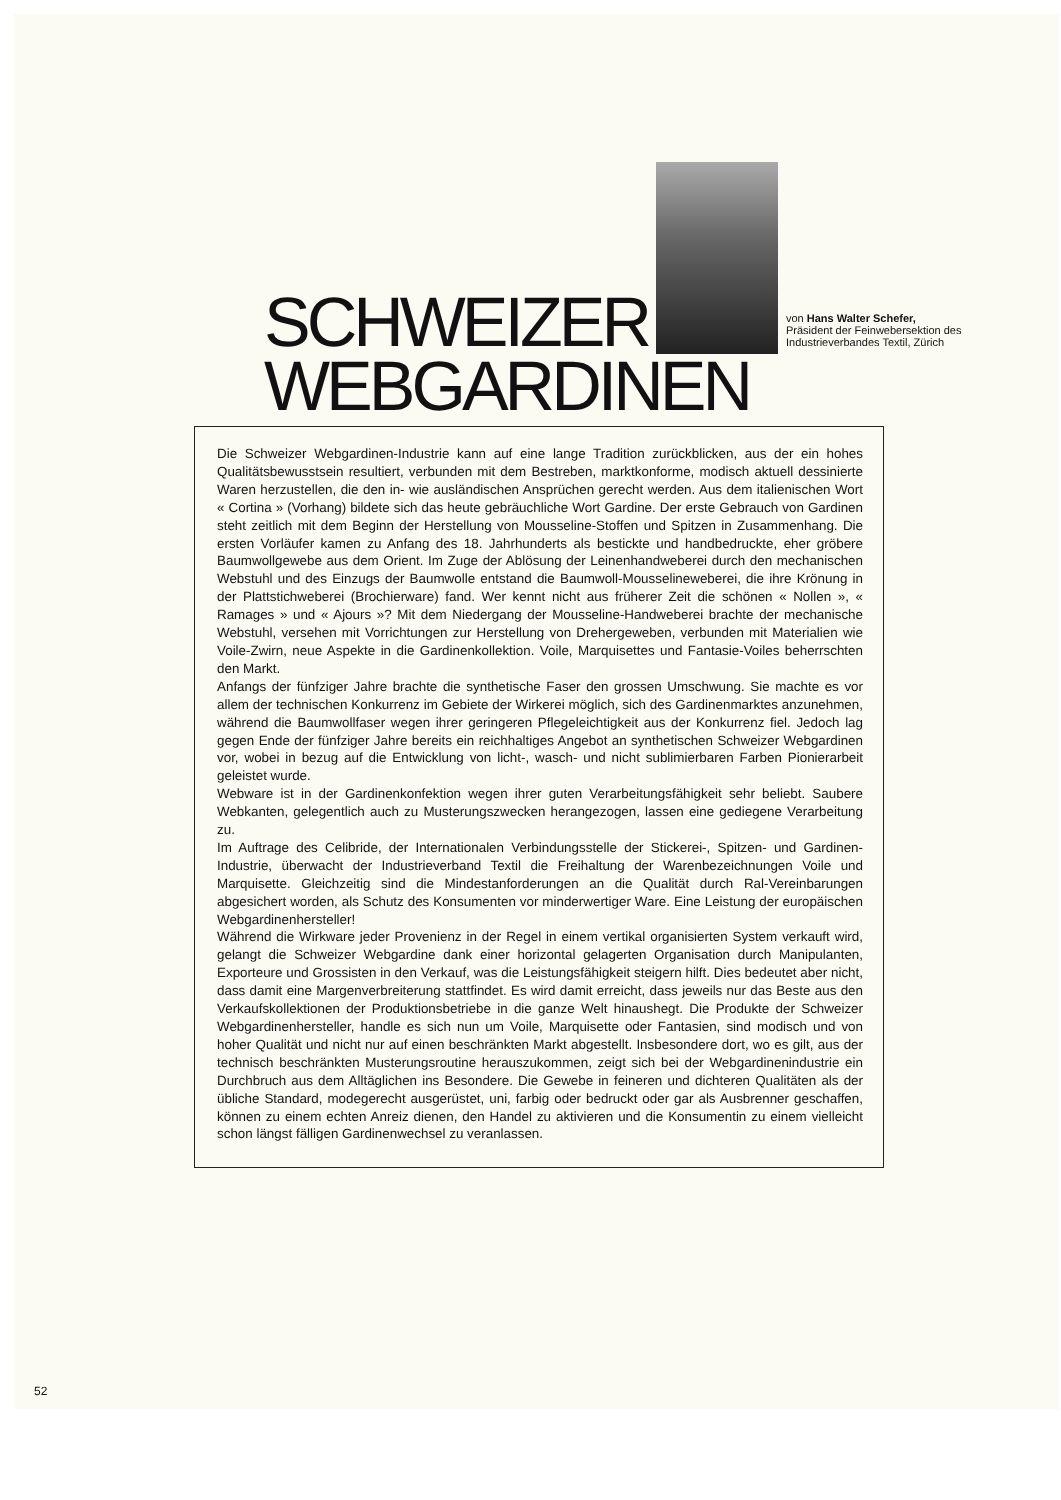SCHWEIZER
von Hans Walter Schefer,
Präsident der Feinwebersektion des
Industrieverbandes Textil, Zürich
WEBGARDINEN
Die Schweizer Webgardinen-Industrie kann auf eine lange Tradition zurückblicken, aus der ein hohes Qualitätsbewusstsein resultiert, verbunden mit dem Bestreben, marktkonforme, modisch aktuell dessinierte Waren herzustellen, die den in- wie ausländischen Ansprüchen gerecht werden. Aus dem italienischen Wort « Cortina » (Vorhang) bildete sich das heute gebräuchliche Wort Gardine. Der erste Gebrauch von Gardinen steht zeitlich mit dem Beginn der Herstellung von Mousseline-Stoffen und Spitzen in Zusammenhang. Die ersten Vorläufer kamen zu Anfang des 18. Jahrhunderts als bestickte und handbedruckte, eher gröbere Baumwollgewebe aus dem Orient. Im Zuge der Ablösung der Leinenhandweberei durch den mechanischen Webstuhl und des Einzugs der Baumwolle entstand die Baumwoll-Mousselineweberei, die ihre Krönung in der Plattstichweberei (Brochierware) fand. Wer kennt nicht aus früherer Zeit die schönen « Nollen », « Ramages » und « Ajours »? Mit dem Niedergang der Mousseline-Handweberei brachte der mechanische Webstuhl, versehen mit Vorrichtungen zur Herstellung von Drehergeweben, verbunden mit Materialien wie Voile-Zwirn, neue Aspekte in die Gardinenkollektion. Voile, Marquisettes und Fantasie-Voiles beherrschten den Markt.
Anfangs der fünfziger Jahre brachte die synthetische Faser den grossen Umschwung. Sie machte es vor allem der technischen Konkurrenz im Gebiete der Wirkerei möglich, sich des Gardinenmarktes anzunehmen, während die Baumwollfaser wegen ihrer geringeren Pflegeleichtigkeit aus der Konkurrenz fiel. Jedoch lag gegen Ende der fünfziger Jahre bereits ein reichhaltiges Angebot an synthetischen Schweizer Webgardinen vor, wobei in bezug auf die Entwicklung von licht-, wasch- und nicht sublimierbaren Farben Pionierarbeit geleistet wurde.
Webware ist in der Gardinenkonfektion wegen ihrer guten Verarbeitungsfähigkeit sehr beliebt. Saubere Webkanten, gelegentlich auch zu Musterungszwecken herangezogen, lassen eine gediegene Verarbeitung zu.
Im Auftrage des Celibride, der Internationalen Verbindungsstelle der Stickerei-, Spitzen- und Gardinen-Industrie, überwacht der Industrieverband Textil die Freihaltung der Warenbezeichnungen Voile und Marquisette. Gleichzeitig sind die Mindestanforderungen an die Qualität durch Ral-Vereinbarungen abgesichert worden, als Schutz des Konsumenten vor minderwertiger Ware. Eine Leistung der europäischen Webgardinenhersteller!
Während die Wirkware jeder Provenienz in der Regel in einem vertikal organisierten System verkauft wird, gelangt die Schweizer Webgardine dank einer horizontal gelagerten Organisation durch Manipulanten, Exporteure und Grossisten in den Verkauf, was die Leistungsfähigkeit steigern hilft. Dies bedeutet aber nicht, dass damit eine Margenverbreiterung stattfindet. Es wird damit erreicht, dass jeweils nur das Beste aus den Verkaufskollektionen der Produktionsbetriebe in die ganze Welt hinaushegt. Die Produkte der Schweizer Webgardinenhersteller, handle es sich nun um Voile, Marquisette oder Fantasien, sind modisch und von hoher Qualität und nicht nur auf einen beschränkten Markt abgestellt. Insbesondere dort, wo es gilt, aus der technisch beschränkten Musterungsroutine herauszukommen, zeigt sich bei der Webgardinenindustrie ein Durchbruch aus dem Alltäglichen ins Besondere. Die Gewebe in feineren und dichteren Qualitäten als der übliche Standard, modegerecht ausgerüstet, uni, farbig oder bedruckt oder gar als Ausbrenner geschaffen, können zu einem echten Anreiz dienen, den Handel zu aktivieren und die Konsumentin zu einem vielleicht schon längst fälligen Gardinenwechsel zu veranlassen.
52